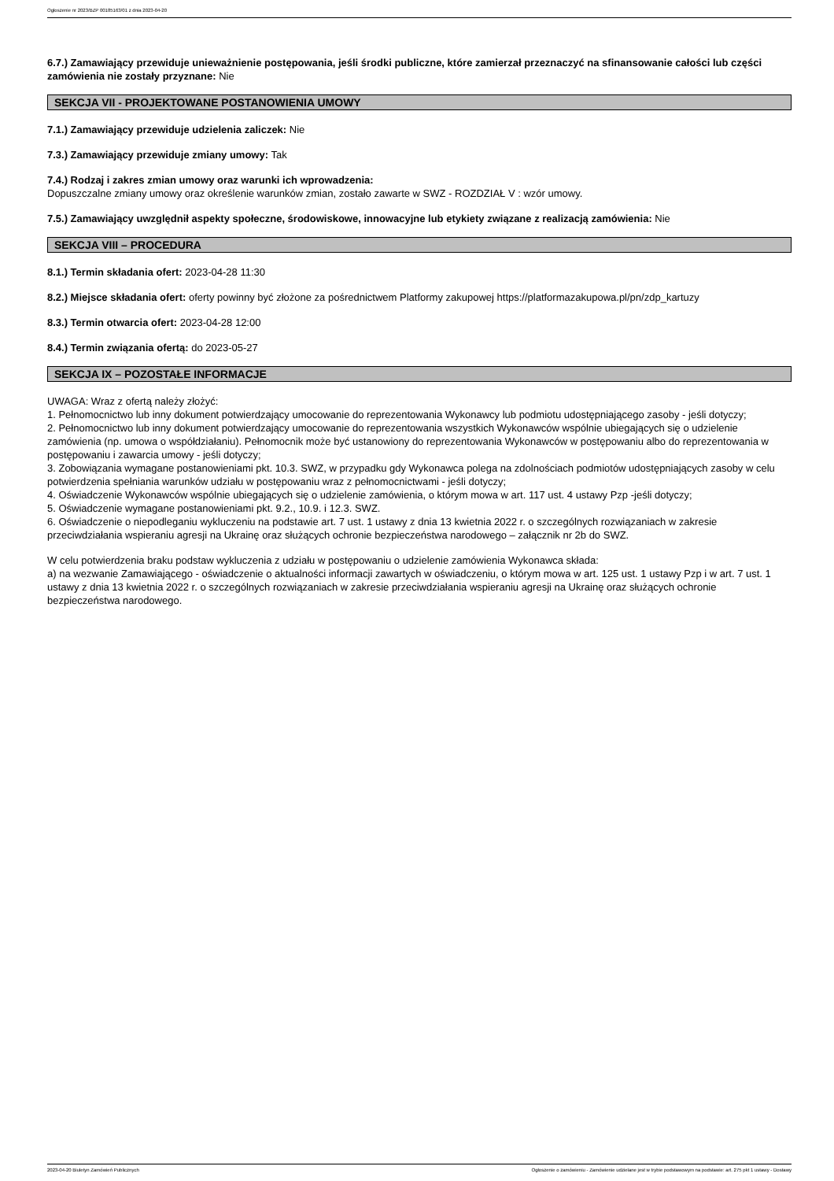Ogłoszenie nr 2023/BZP 00185163/01 z dnia 2023-04-20
6.7.) Zamawiający przewiduje unieważnienie postępowania, jeśli środki publiczne, które zamierzał przeznaczyć na sfinansowanie całości lub części zamówienia nie zostały przyznane: Nie
SEKCJA VII - PROJEKTOWANE POSTANOWIENIA UMOWY
7.1.) Zamawiający przewiduje udzielenia zaliczek: Nie
7.3.) Zamawiający przewiduje zmiany umowy: Tak
7.4.) Rodzaj i zakres zmian umowy oraz warunki ich wprowadzenia:
Dopuszczalne zmiany umowy oraz określenie warunków zmian, zostało zawarte w SWZ - ROZDZIAŁ V : wzór umowy.
7.5.) Zamawiający uwzględnił aspekty społeczne, środowiskowe, innowacyjne lub etykiety związane z realizacją zamówienia: Nie
SEKCJA VIII – PROCEDURA
8.1.) Termin składania ofert: 2023-04-28 11:30
8.2.) Miejsce składania ofert: oferty powinny być złożone za pośrednictwem Platformy zakupowej https://platformazakupowa.pl/pn/zdp_kartuzy
8.3.) Termin otwarcia ofert: 2023-04-28 12:00
8.4.) Termin związania ofertą: do 2023-05-27
SEKCJA IX – POZOSTAŁE INFORMACJE
UWAGA: Wraz z ofertą należy złożyć:
1. Pełnomocnictwo lub inny dokument potwierdzający umocowanie do reprezentowania Wykonawcy lub podmiotu udostępniającego zasoby - jeśli dotyczy;
2. Pełnomocnictwo lub inny dokument potwierdzający umocowanie do reprezentowania wszystkich Wykonawców wspólnie ubiegających się o udzielenie zamówienia (np. umowa o współdziałaniu). Pełnomocnik może być ustanowiony do reprezentowania Wykonawców w postępowaniu albo do reprezentowania w postępowaniu i zawarcia umowy - jeśli dotyczy;
3. Zobowiązania wymagane postanowieniami pkt. 10.3. SWZ, w przypadku gdy Wykonawca polega na zdolnościach podmiotów udostępniających zasoby w celu potwierdzenia spełniania warunków udziału w postępowaniu wraz z pełnomocnictwami - jeśli dotyczy;
4. Oświadczenie Wykonawców wspólnie ubiegających się o udzielenie zamówienia, o którym mowa w art. 117 ust. 4 ustawy Pzp -jeśli dotyczy;
5. Oświadczenie wymagane postanowieniami pkt. 9.2., 10.9. i 12.3. SWZ.
6. Oświadczenie o niepodleganiu wykluczeniu na podstawie art. 7 ust. 1 ustawy z dnia 13 kwietnia 2022 r. o szczególnych rozwiązaniach w zakresie przeciwdziałania wspieraniu agresji na Ukrainę oraz służących ochronie bezpieczeństwa narodowego – załącznik nr 2b do SWZ.
W celu potwierdzenia braku podstaw wykluczenia z udziału w postępowaniu o udzielenie zamówienia Wykonawca składa:
a) na wezwanie Zamawiającego - oświadczenie o aktualności informacji zawartych w oświadczeniu, o którym mowa w art. 125 ust. 1 ustawy Pzp i w art. 7 ust. 1 ustawy z dnia 13 kwietnia 2022 r. o szczególnych rozwiązaniach w zakresie przeciwdziałania wspieraniu agresji na Ukrainę oraz służących ochronie bezpieczeństwa narodowego.
2023-04-20 Biuletyn Zamówień Publicznych Ogłoszenie o zamówieniu - Zamówienie udzielane jest w trybie podstawowym na podstawie: art. 275 pkt 1 ustawy - Dostawy